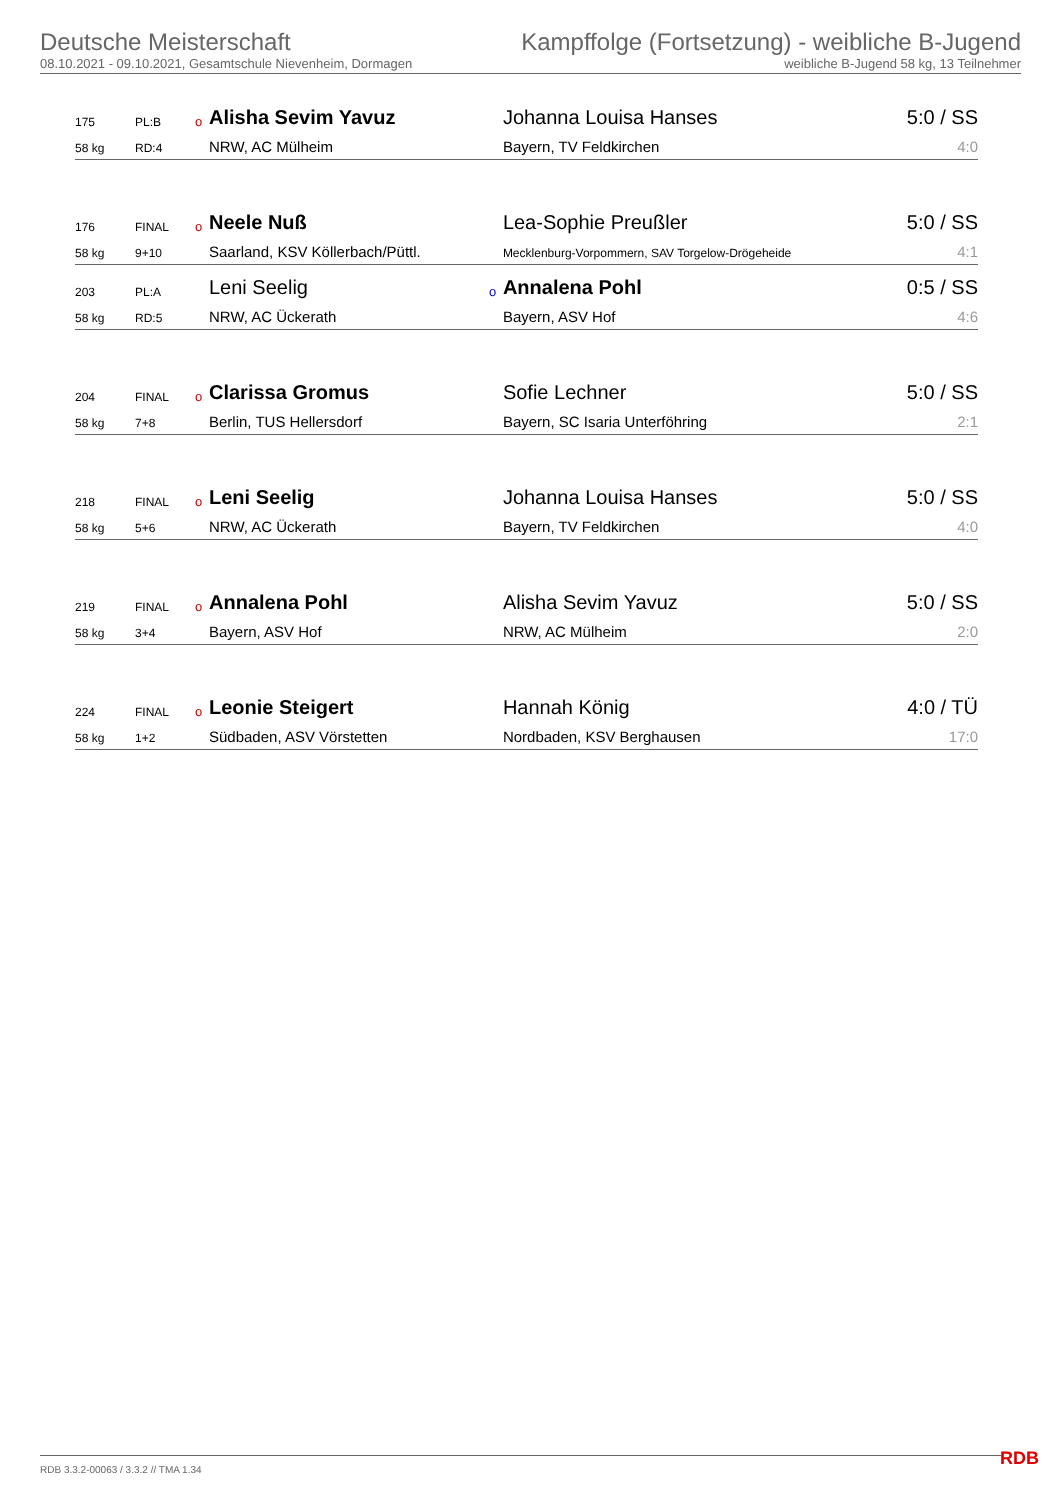Deutsche Meisterschaft
08.10.2021 - 09.10.2021, Gesamtschule Nievenheim, Dormagen
Kampffolge (Fortsetzung) - weibliche B-Jugend
weibliche B-Jugend 58 kg, 13 Teilnehmer
| 175 | PL:B | o | Alisha Sevim Yavuz | | Johanna Louisa Hanses | 5:0 / SS |
| 58 kg | RD:4 | | NRW, AC Mülheim | | Bayern, TV Feldkirchen | 4:0 |
| 176 | FINAL | o | Neele Nuß | | Lea-Sophie Preußler | 5:0 / SS |
| 58 kg | 9+10 | | Saarland, KSV Köllerbach/Püttl. | | Mecklenburg-Vorpommern, SAV Torgelow-Drögeheide | 4:1 |
| 203 | PL:A | | Leni Seelig | o | Annalena Pohl | 0:5 / SS |
| 58 kg | RD:5 | | NRW, AC Ückerath | | Bayern, ASV Hof | 4:6 |
| 204 | FINAL | o | Clarissa Gromus | | Sofie Lechner | 5:0 / SS |
| 58 kg | 7+8 | | Berlin, TUS Hellersdorf | | Bayern, SC Isaria Unterföhring | 2:1 |
| 218 | FINAL | o | Leni Seelig | | Johanna Louisa Hanses | 5:0 / SS |
| 58 kg | 5+6 | | NRW, AC Ückerath | | Bayern, TV Feldkirchen | 4:0 |
| 219 | FINAL | o | Annalena Pohl | | Alisha Sevim Yavuz | 5:0 / SS |
| 58 kg | 3+4 | | Bayern, ASV Hof | | NRW, AC Mülheim | 2:0 |
| 224 | FINAL | o | Leonie Steigert | | Hannah König | 4:0 / TÜ |
| 58 kg | 1+2 | | Südbaden, ASV Vörstetten | | Nordbaden, KSV Berghausen | 17:0 |
RDB 3.3.2-00063 / 3.3.2 // TMA 1.34
RDB